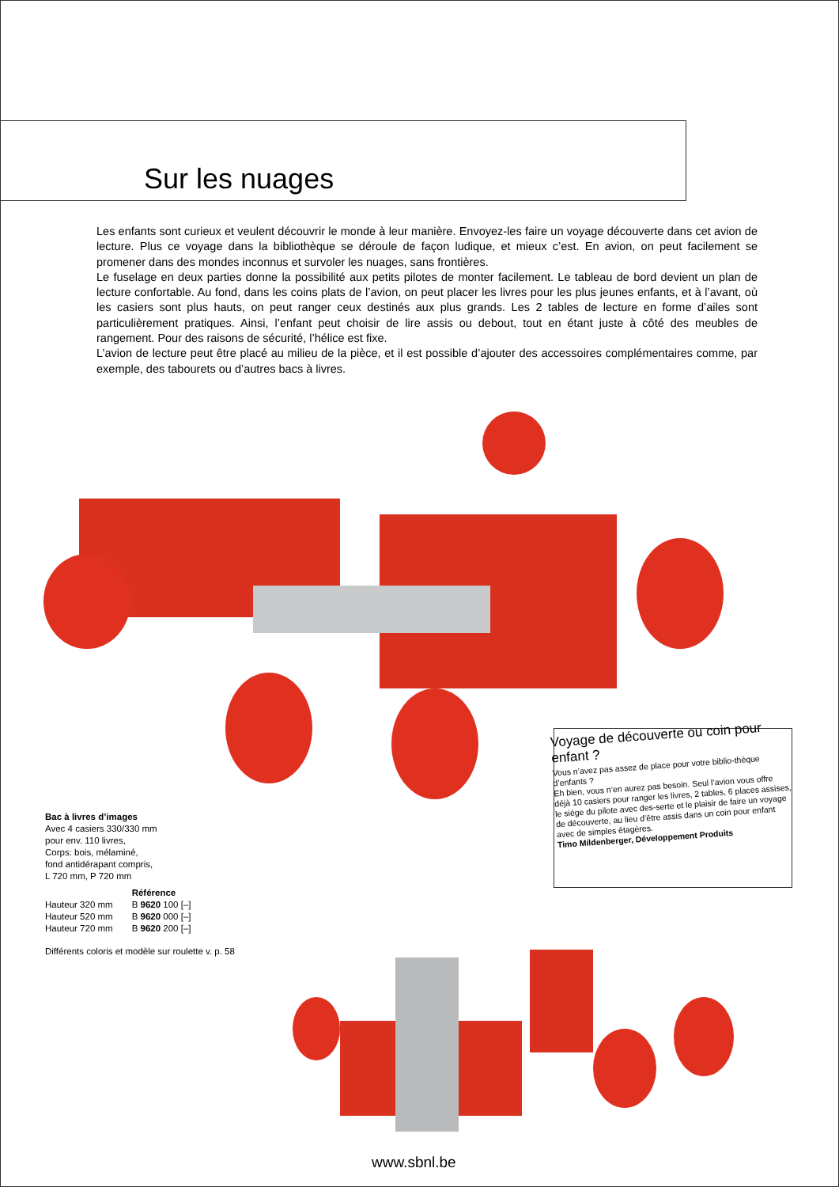Sur les nuages
Les enfants sont curieux et veulent découvrir le monde à leur manière. Envoyez-les faire un voyage découverte dans cet avion de lecture. Plus ce voyage dans la bibliothèque se déroule de façon ludique, et mieux c’est. En avion, on peut facilement se promener dans des mondes inconnus et survoler les nuages, sans frontières.
Le fuselage en deux parties donne la possibilité aux petits pilotes de monter facilement. Le tableau de bord devient un plan de lecture confortable. Au fond, dans les coins plats de l’avion, on peut placer les livres pour les plus jeunes enfants, et à l’avant, où les casiers sont plus hauts, on peut ranger ceux destinés aux plus grands. Les 2 tables de lecture en forme d’ailes sont particulièrement pratiques. Ainsi, l’enfant peut choisir de lire assis ou debout, tout en étant juste à côté des meubles de rangement. Pour des raisons de sécurité, l’hélice est fixe.
L’avion de lecture peut être placé au milieu de la pièce, et il est possible d’ajouter des accessoires complémentaires comme, par exemple, des tabourets ou d’autres bacs à livres.
Bac à livres d’images
Avec 4 casiers 330/330 mm
pour env. 110 livres,
Corps: bois, mélaminé,
fond antidérapant compris,
L 720 mm, P 720 mm
| | Référence |
| --- | --- |
| Hauteur 320 mm | B 9620 100 [–] |
| Hauteur 520 mm | B 9620 000 [–] |
| Hauteur 720 mm | B 9620 200 [–] |
Différents coloris et modèle sur roulette v. p. 58
Voyage de découverte ou coin pour enfant ?
Vous n’avez pas assez de place pour votre biblio-thèque d’enfants ?
Eh bien, vous n’en aurez pas besoin. Seul l’avion vous offre déjà 10 casiers pour ranger les livres, 2 tables, 6 places assises, le siège du pilote avec des-serte et le plaisir de faire un voyage de découverte, au lieu d’être assis dans un coin pour enfant avec de simples étagères.
Timo Mildenberger, Développement Produits
www.sbnl.be